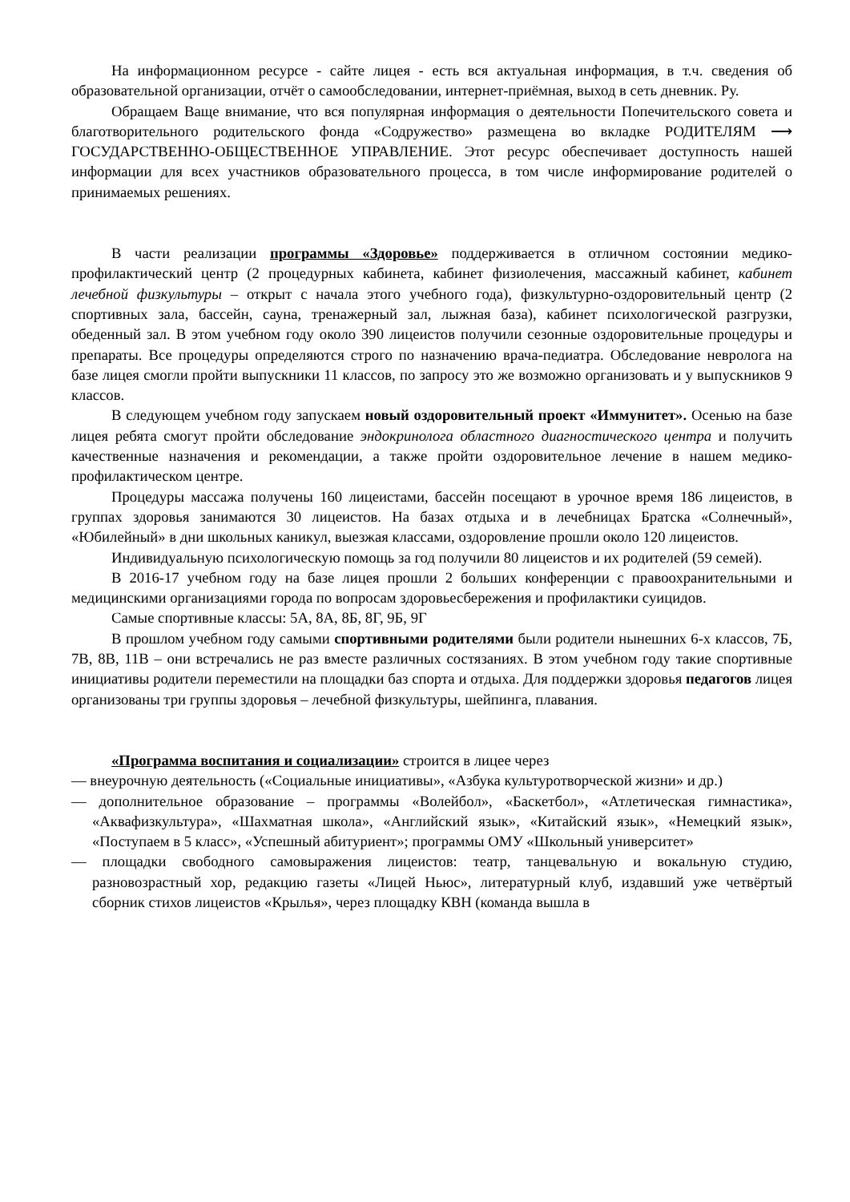На информационном ресурсе - сайте лицея - есть вся актуальная информация, в т.ч. сведения об образовательной организации, отчёт о самообследовании, интернет-приёмная, выход в сеть дневник. Ру.
Обращаем Ваще внимание, что вся популярная информация о деятельности Попечительского совета и благотворительного родительского фонда «Содружество» размещена во вкладке РОДИТЕЛЯМ ⟶ ГОСУДАРСТВЕННО-ОБЩЕСТВЕННОЕ УПРАВЛЕНИЕ. Этот ресурс обеспечивает доступность нашей информации для всех участников образовательного процесса, в том числе информирование родителей о принимаемых решениях.
В части реализации программы «Здоровье» поддерживается в отличном состоянии медико-профилактический центр (2 процедурных кабинета, кабинет физиолечения, массажный кабинет, кабинет лечебной физкультуры – открыт с начала этого учебного года), физкультурно-оздоровительный центр (2 спортивных зала, бассейн, сауна, тренажерный зал, лыжная база), кабинет психологической разгрузки, обеденный зал. В этом учебном году около 390 лицеистов получили сезонные оздоровительные процедуры и препараты. Все процедуры определяются строго по назначению врача-педиатра. Обследование невролога на базе лицея смогли пройти выпускники 11 классов, по запросу это же возможно организовать и у выпускников 9 классов.
В следующем учебном году запускаем новый оздоровительный проект «Иммунитет». Осенью на базе лицея ребята смогут пройти обследование эндокринолога областного диагностического центра и получить качественные назначения и рекомендации, а также пройти оздоровительное лечение в нашем медико- профилактическом центре.
Процедуры массажа получены 160 лицеистами, бассейн посещают в урочное время 186 лицеистов, в группах здоровья занимаются 30 лицеистов. На базах отдыха и в лечебницах Братска «Солнечный», «Юбилейный» в дни школьных каникул, выезжая классами, оздоровление прошли около 120 лицеистов.
Индивидуальную психологическую помощь за год получили 80 лицеистов и их родителей (59 семей).
В 2016-17 учебном году на базе лицея прошли 2 больших конференции с правоохранительными и медицинскими организациями города по вопросам здоровьесбережения и профилактики суицидов.
Самые спортивные классы: 5А, 8А, 8Б, 8Г, 9Б, 9Г
В прошлом учебном году самыми спортивными родителями были родители нынешних 6-х классов, 7Б, 7В, 8В, 11В – они встречались не раз вместе различных состязаниях. В этом учебном году такие спортивные инициативы родители переместили на площадки баз спорта и отдыха. Для поддержки здоровья педагогов лицея организованы три группы здоровья – лечебной физкультуры, шейпинга, плавания.
«Программа воспитания и социализации» строится в лицее через
— внеурочную деятельность («Социальные инициативы», «Азбука культуротворческой жизни» и др.)
— дополнительное образование – программы «Волейбол», «Баскетбол», «Атлетическая гимнастика», «Аквафизкультура», «Шахматная школа», «Английский язык», «Китайский язык», «Немецкий язык», «Поступаем в 5 класс», «Успешный абитуриент»; программы ОМУ «Школьный университет»
— площадки свободного самовыражения лицеистов: театр, танцевальную и вокальную студию, разновозрастный хор, редакцию газеты «Лицей Ньюс», литературный клуб, издавший уже четвёртый сборник стихов лицеистов «Крылья», через площадку КВН (команда вышла в